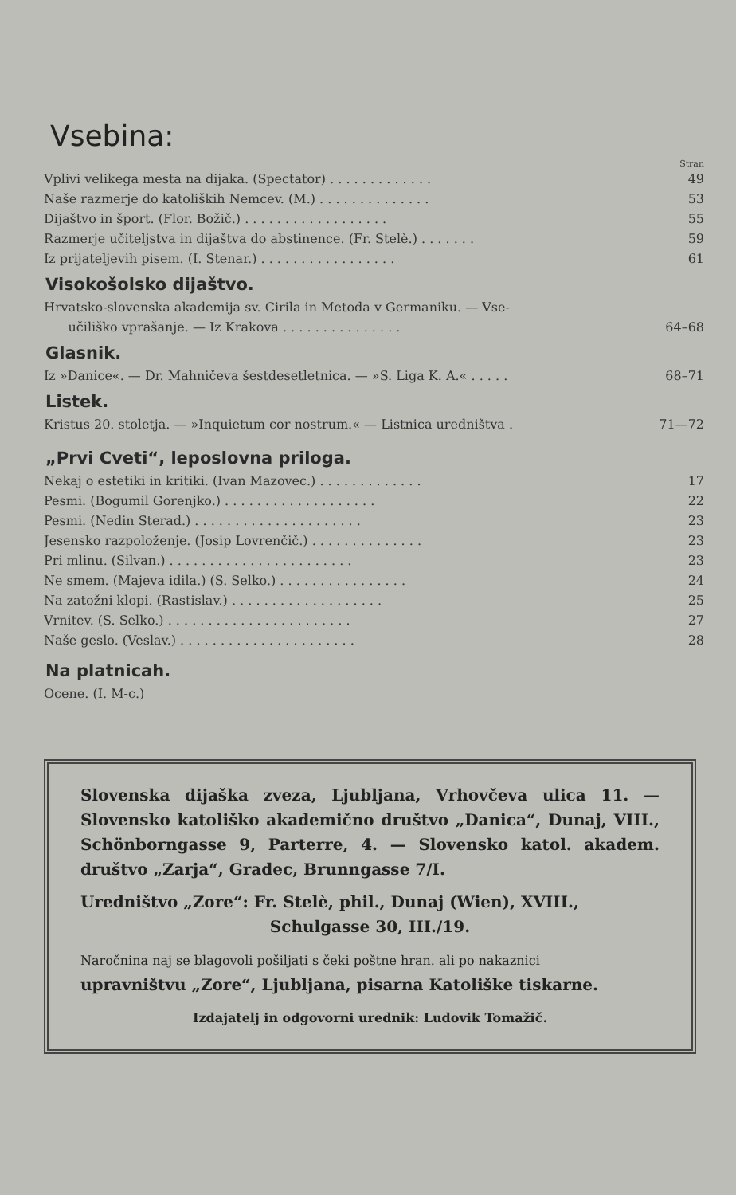Vsebina:
Stran
Vplivi velikega mesta na dijaka. (Spectator) . . . . . . . . . . . . . 49
Naše razmerje do katoliških Nemcev. (M.) . . . . . . . . . . . . . . 53
Dijaštvo in šport. (Flor. Božič.) . . . . . . . . . . . . . . . . . . 55
Razmerje učiteljstva in dijaštva do abstinence. (Fr. Stelè.) . . . . . . . 59
Iz prijateljevih pisem. (I. Stenar.) . . . . . . . . . . . . . . . . . 61
Visokošolsko dijaštvo.
Hrvatsko-slovenska akademija sv. Cirila in Metoda v Germaniku. — Vse-
učiliško vprašanje. — Iz Krakova . . . . . . . . . . . . . . . 64–68
Glasnik.
Iz »Danice«. — Dr. Mahničeva šestdesetletnica. — »S. Liga K. A.« . . . . . 68–71
Listek.
Kristus 20. stoletja. — »Inquietum cor nostrum.« — Listnica uredništva . 71—72
„Prvi Cveti“, leposlovna priloga.
Nekaj o estetiki in kritiki. (Ivan Mazovec.) . . . . . . . . . . . . . 17
Pesmi. (Bogumil Gorenjko.) . . . . . . . . . . . . . . . . . . . 22
Pesmi. (Nedin Sterad.) . . . . . . . . . . . . . . . . . . . . . 23
Jesensko razpoloženje. (Josip Lovrenčič.) . . . . . . . . . . . . . . 23
Pri mlinu. (Silvan.) . . . . . . . . . . . . . . . . . . . . . . . 23
Ne smem. (Majeva idila.) (S. Selko.) . . . . . . . . . . . . . . . . 24
Na zatožni klopi. (Rastislav.) . . . . . . . . . . . . . . . . . . . 25
Vrnitev. (S. Selko.) . . . . . . . . . . . . . . . . . . . . . . . 27
Naše geslo. (Veslav.) . . . . . . . . . . . . . . . . . . . . . . 28
Na platnicah.
Ocene. (I. M-c.)
Slovenska dijaška zveza, Ljubljana, Vrhovčeva ulica 11. — Slovensko katoliško akademično društvo „Danica“, Dunaj, VIII., Schönborngasse 9, Parterre, 4. — Slovensko katol. akadem. društvo „Zarja“, Gradec, Brunngasse 7/I.
Uredništvo „Zore“: Fr. Stelè, phil., Dunaj (Wien), XVIII.,
Schulgasse 30, III./19.
Naročnina naj se blagovoli pošiljati s čeki poštne hran. ali po nakaznici
upravništvu „Zore“, Ljubljana, pisarna Katoliške tiskarne.
Izdajatelj in odgovorni urednik: Ludovik Tomažič.